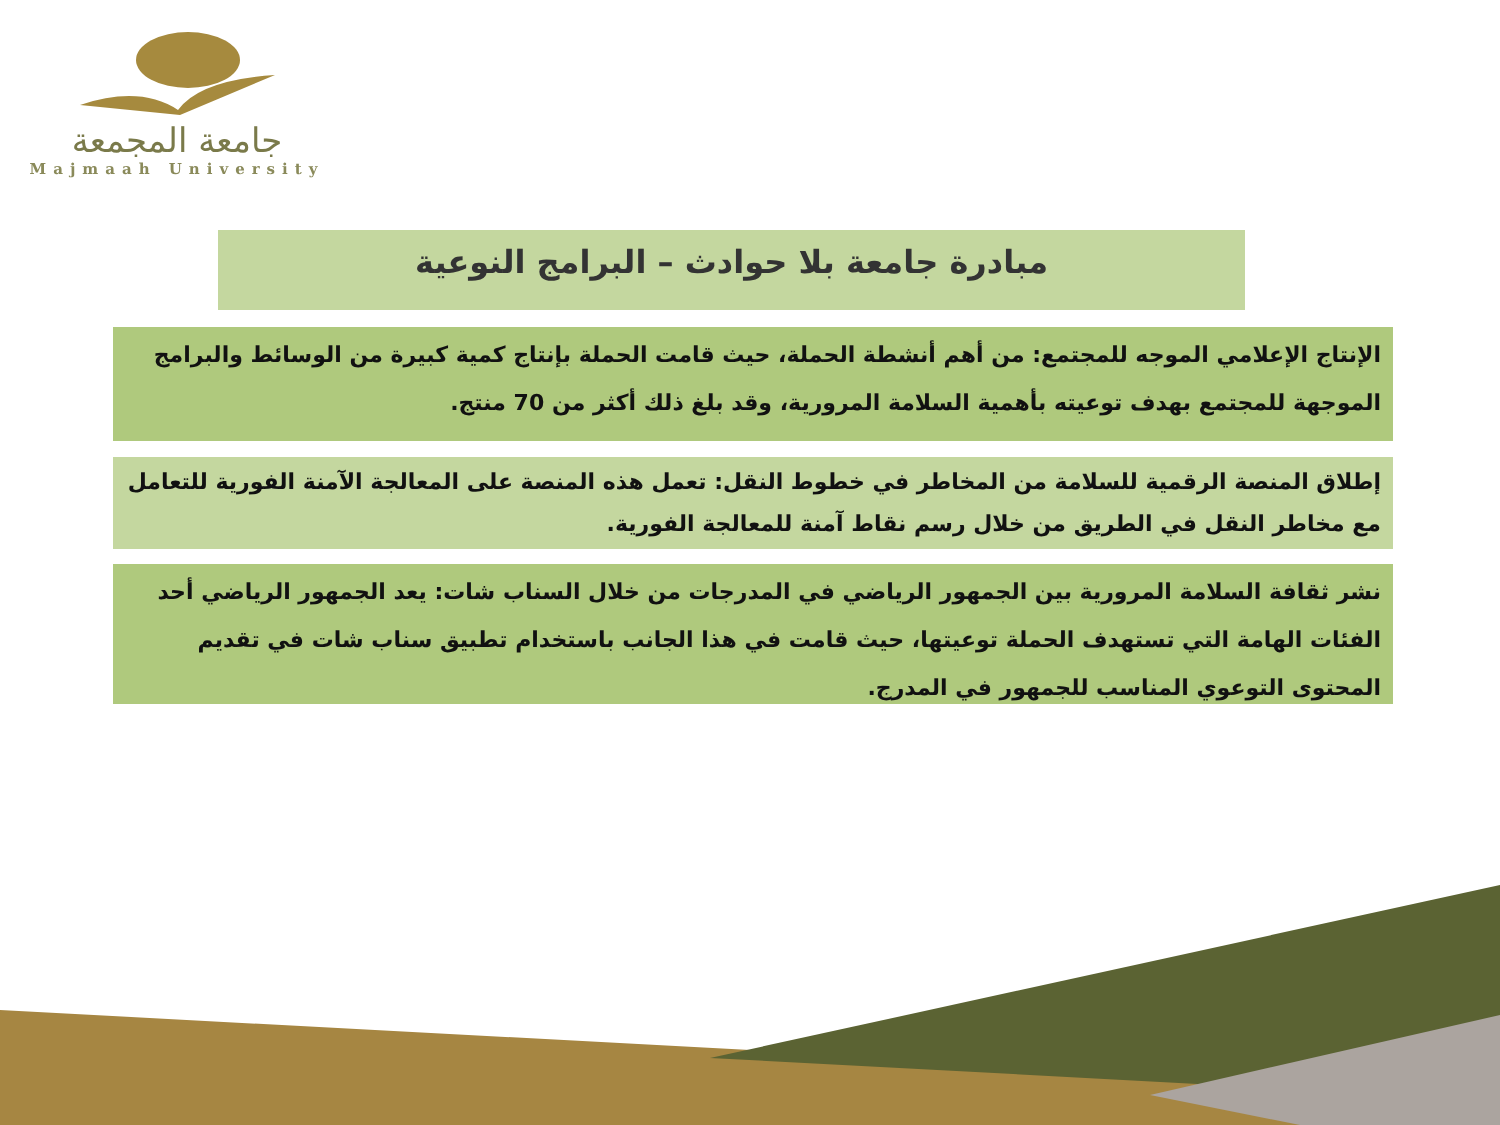جامعة المجمعة
Majmaah University
مبادرة جامعة بلا حوادث – البرامج النوعية
الإنتاج الإعلامي الموجه للمجتمع: من أهم أنشطة الحملة، حيث قامت الحملة بإنتاج كمية كبيرة من الوسائط والبرامج الموجهة للمجتمع بهدف توعيته بأهمية السلامة المرورية، وقد بلغ ذلك أكثر من 70 منتج.
إطلاق المنصة الرقمية للسلامة من المخاطر في خطوط النقل: تعمل هذه المنصة على المعالجة الآمنة الفورية للتعامل مع مخاطر النقل في الطريق من خلال رسم نقاط آمنة للمعالجة الفورية.
نشر ثقافة السلامة المرورية بين الجمهور الرياضي في المدرجات من خلال السناب شات: يعد الجمهور الرياضي أحد الفئات الهامة التي تستهدف الحملة توعيتها، حيث قامت في هذا الجانب باستخدام تطبيق سناب شات في تقديم المحتوى التوعوي المناسب للجمهور في المدرج.